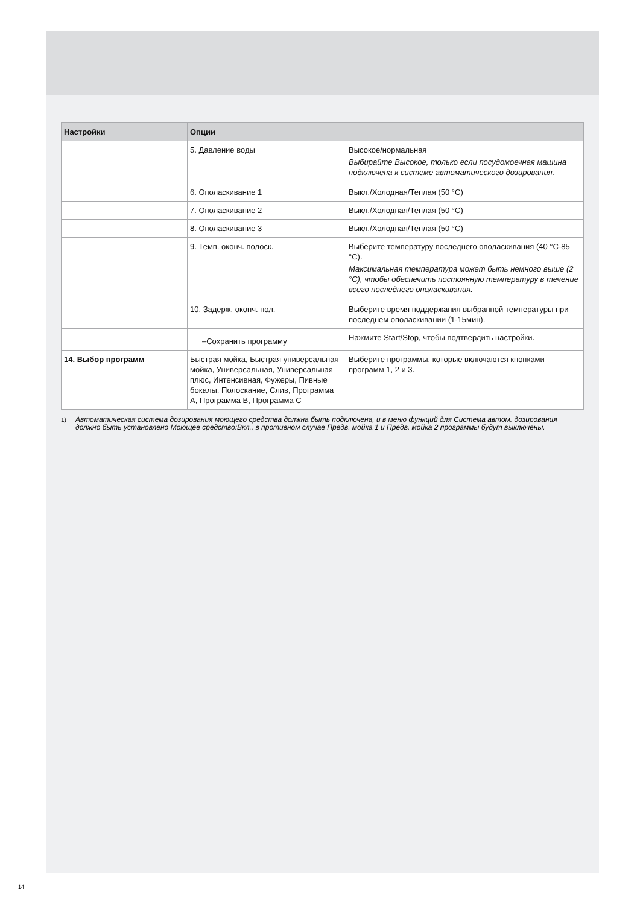| Настройки | Опции | |
| --- | --- | --- |
| | 5. Давление воды | Высокое/нормальная Выбирайте Высокое, только если посудомоечная машина подключена к системе автоматического дозирования. |
| | 6. Ополаскивание 1 | Выкл./Холодная/Теплая (50 °C) |
| | 7. Ополаскивание 2 | Выкл./Холодная/Теплая (50 °C) |
| | 8. Ополаскивание 3 | Выкл./Холодная/Теплая (50 °C) |
| | 9. Темп. оконч. полоск. | Выберите температуру последнего ополаскивания (40 °C-85 °C). Максимальная температура может быть немного выше (2 °C), чтобы обеспечить постоянную температуру в течение всего последнего ополаскивания. |
| | 10. Задерж. оконч. пол. | Выберите время поддержания выбранной температуры при последнем ополаскивании (1-15мин). |
| | –Сохранить программу | Нажмите Start/Stop, чтобы подтвердить настройки. |
| 14. Выбор программ | Быстрая мойка, Быстрая универсальная мойка, Универсальная, Универсальная плюс, Интенсивная, Фужеры, Пивные бокалы, Полоскание, Слив, Программа A, Программа B, Программа C | Выберите программы, которые включаются кнопками программ 1, 2 и 3. |
<sup>1)</sup> Автоматическая система дозирования моющего средства должна быть подключена, и в меню функций для Система автом. дозирования должно быть установлено Моющее средство:Вкл., в противном случае Предв. мойка 1 и Предв. мойка 2 программы будут выключены.
14